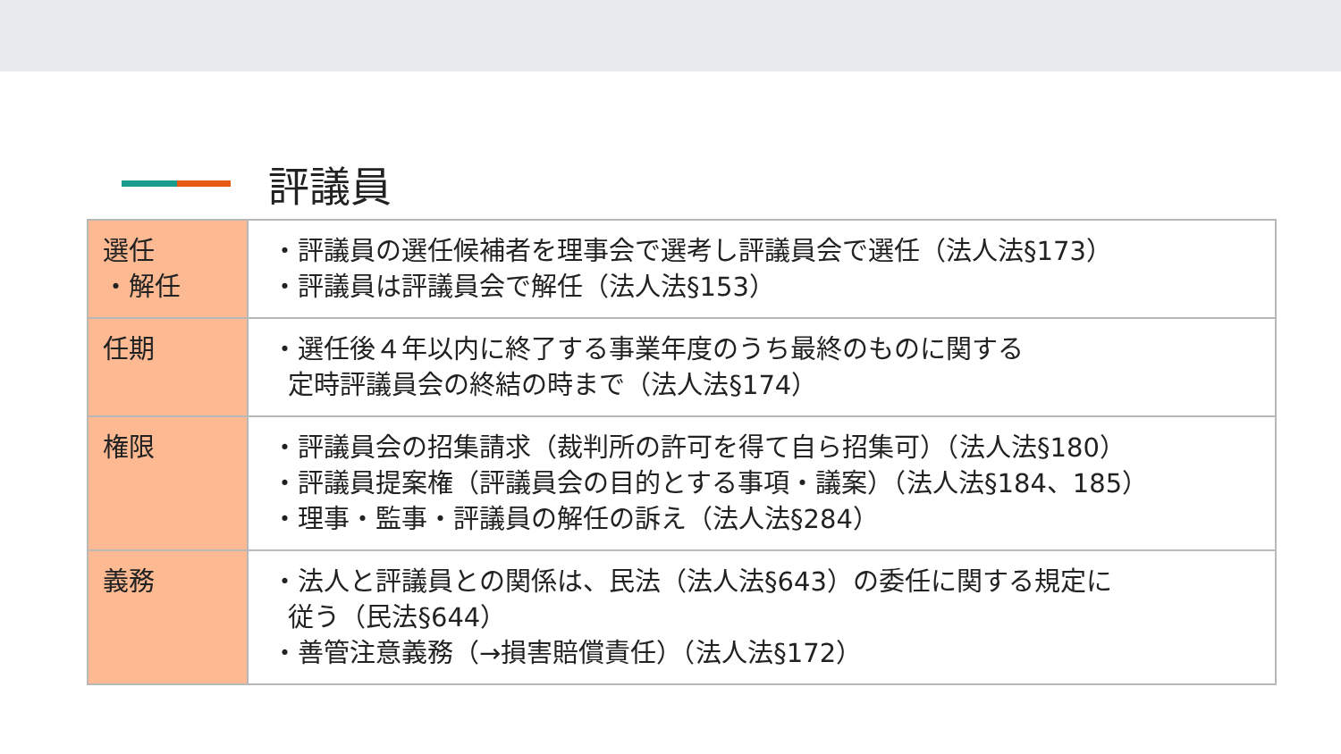評議員
| 選任 ・解任 | ・評議員の選任候補者を理事会で選考し評議員会で選任（法人法§173） ・評議員は評議員会で解任（法人法§153） |
| 任期 | ・選任後４年以内に終了する事業年度のうち最終のものに関する 定時評議員会の終結の時まで（法人法§174） |
| 権限 | ・評議員会の招集請求（裁判所の許可を得て自ら招集可）（法人法§180） ・評議員提案権（評議員会の目的とする事項・議案）（法人法§184、185） ・理事・監事・評議員の解任の訴え（法人法§284） |
| 義務 | ・法人と評議員との関係は、民法（法人法§643）の委任に関する規定に 従う（民法§644） ・善管注意義務（→損害賠償責任）（法人法§172） |